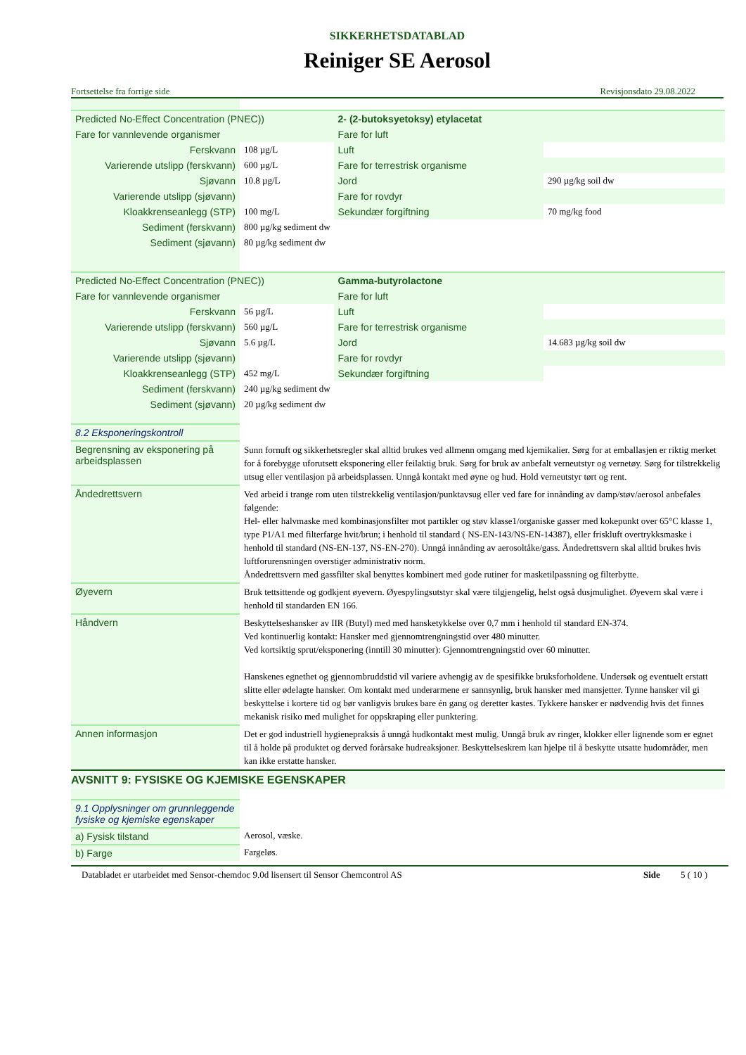SIKKERHETSDATABLAD
Reiniger SE Aerosol
Fortsettelse fra forrige side Revisjonsdato 29.08.2022
| Predicted No-Effect Concentration (PNEC)) | | 2- (2-butoksyetoksy) etylacetat | |
| Fare for vannlevende organismer | | Fare for luft | |
| Ferskvann | 108 µg/L | Luft | |
| Varierende utslipp (ferskvann) | 600 µg/L | Fare for terrestrisk organisme | |
| Sjøvann | 10.8 µg/L | Jord | 290 µg/kg soil dw |
| Varierende utslipp (sjøvann) | | Fare for rovdyr | |
| Kloakkrenseanlegg (STP) | 100 mg/L | Sekundær forgiftning | 70 mg/kg food |
| Sediment (ferskvann) | 800 µg/kg sediment dw | | |
| Sediment (sjøvann) | 80 µg/kg sediment dw | | |
| Predicted No-Effect Concentration (PNEC)) | | Gamma-butyrolactone | |
| Fare for vannlevende organismer | | Fare for luft | |
| Ferskvann | 56 µg/L | Luft | |
| Varierende utslipp (ferskvann) | 560 µg/L | Fare for terrestrisk organisme | |
| Sjøvann | 5.6 µg/L | Jord | 14.683 µg/kg soil dw |
| Varierende utslipp (sjøvann) | | Fare for rovdyr | |
| Kloakkrenseanlegg (STP) | 452 mg/L | Sekundær forgiftning | |
| Sediment (ferskvann) | 240 µg/kg sediment dw | | |
| Sediment (sjøvann) | 20 µg/kg sediment dw | | |
| 8.2 Eksponeringskontroll | |
| Begrensning av eksponering på arbeidsplassen | Sunn fornuft og sikkerhetsregler skal alltid brukes ved allmenn omgang med kjemikalier. Sørg for at emballasjen er riktig merket for å forebygge uforutsett eksponering eller feilaktig bruk. Sørg for bruk av anbefalt verneutstyr og vernetøy. Sørg for tilstrekkelig utsug eller ventilasjon på arbeidsplassen. Unngå kontakt med øyne og hud. Hold verneutstyr tørt og rent. |
| Åndedrettsvern | Ved arbeid i trange rom uten tilstrekkelig ventilasjon/punktavsug eller ved fare for innånding av damp/støv/aerosol anbefales følgende: Hel- eller halvmaske med kombinasjonsfilter mot partikler og støv klasse1/organiske gasser med kokepunkt over 65°C klasse 1, type P1/A1 med filterfarge hvit/brun; i henhold til standard ( NS-EN-143/NS-EN-14387), eller friskluft overtrykksmaske i henhold til standard (NS-EN-137, NS-EN-270). Unngå innånding av aerosoltåke/gass. Åndedrettsvern skal alltid brukes hvis luftforurensningen overstiger administrativ norm. Åndedrettsvern med gassfilter skal benyttes kombinert med gode rutiner for masketilpassning og filterbytte. |
| Øyevern | Bruk tettsittende og godkjent øyevern. Øyespylingsutstyr skal være tilgjengelig, helst også dusjmulighet. Øyevern skal være i henhold til standarden EN 166. |
| Håndvern | Beskyttelseshansker av IIR (Butyl) med med hansketykkelse over 0,7 mm i henhold til standard EN-374. Ved kontinuerlig kontakt: Hansker med gjennomtrengningstid over 480 minutter. Ved kortsiktig sprut/eksponering (inntill 30 minutter): Gjennomtrengningstid over 60 minutter. Hanskenes egnethet og gjennombruddstid vil variere avhengig av de spesifikke bruksforholdene. Undersøk og eventuelt erstatt slitte eller ødelagte hansker. Om kontakt med underarmene er sannsynlig, bruk hansker med mansjetter. Tynne hansker vil gi beskyttelse i kortere tid og bør vanligvis brukes bare én gang og deretter kastes. Tykkere hansker er nødvendig hvis det finnes mekanisk risiko med mulighet for oppskraping eller punktering. |
| Annen informasjon | Det er god industriell hygienepraksis å unngå hudkontakt mest mulig. Unngå bruk av ringer, klokker eller lignende som er egnet til å holde på produktet og derved forårsake hudreaksjoner. Beskyttelseskrem kan hjelpe til å beskytte utsatte hudområder, men kan ikke erstatte hansker. |
AVSNITT 9: FYSISKE OG KJEMISKE EGENSKAPER
| 9.1 Opplysninger om grunnleggende fysiske og kjemiske egenskaper | |
| a) Fysisk tilstand | Aerosol, væske. |
| b) Farge | Fargeløs. |
Databladet er utarbeidet med Sensor-chemdoc 9.0d lisensert til Sensor Chemcontrol AS Side 5 ( 10 )